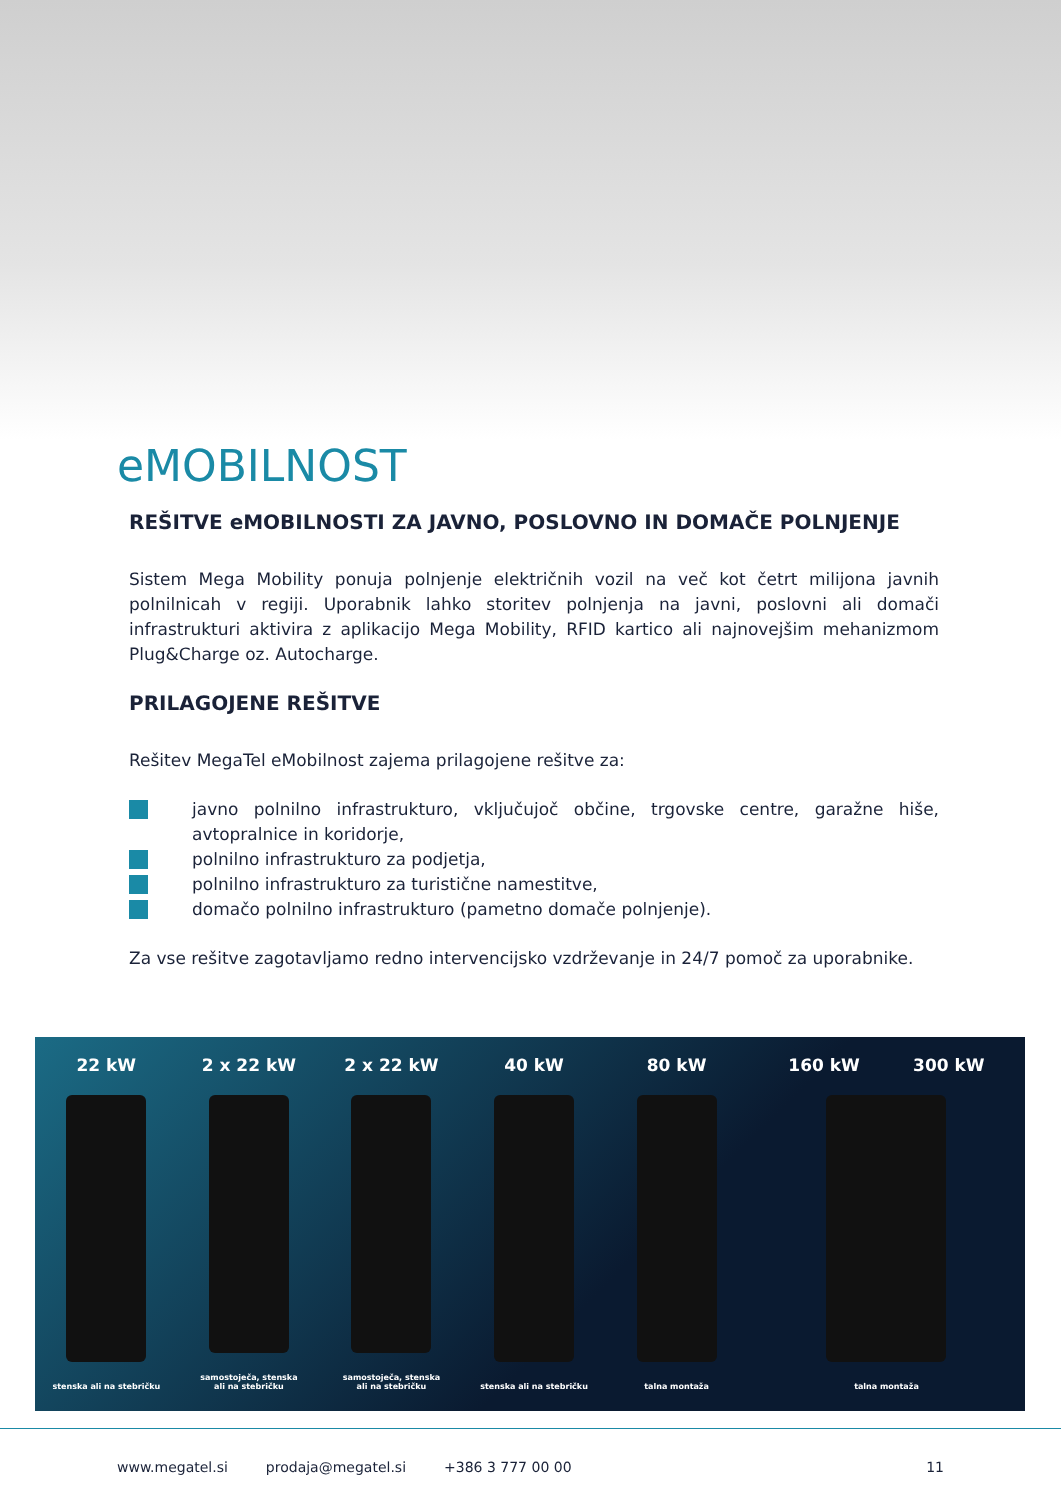eMOBILNOST
REŠITVE eMOBILNOSTI ZA JAVNO, POSLOVNO IN DOMAČE POLNJENJE
Sistem Mega Mobility ponuja polnjenje električnih vozil na več kot četrt milijona javnih polnilnicah v regiji. Uporabnik lahko storitev polnjenja na javni, poslovni ali domači infrastrukturi aktivira z aplikacijo Mega Mobility, RFID kartico ali najnovejšim mehanizmom Plug&Charge oz. Autocharge.
PRILAGOJENE REŠITVE
Rešitev MegaTel eMobilnost zajema prilagojene rešitve za:
javno polnilno infrastrukturo, vključujoč občine, trgovske centre, garažne hiše, avtopralnice in koridorje,
polnilno infrastrukturo za podjetja,
polnilno infrastrukturo za turistične namestitve,
domačo polnilno infrastrukturo (pametno domače polnjenje).
Za vse rešitve zagotavljamo redno intervencijsko vzdrževanje in 24/7 pomoč za uporabnike.
22 kW
stenska ali na stebričku
2 x 22 kW
samostoječa, stenska
ali na stebričku
2 x 22 kW
samostoječa, stenska
ali na stebričku
40 kW
stenska ali na stebričku
80 kW
talna montaža
160 kW 300 kW
talna montaža
www.megatel.si prodaja@megatel.si +386 3 777 00 00 11